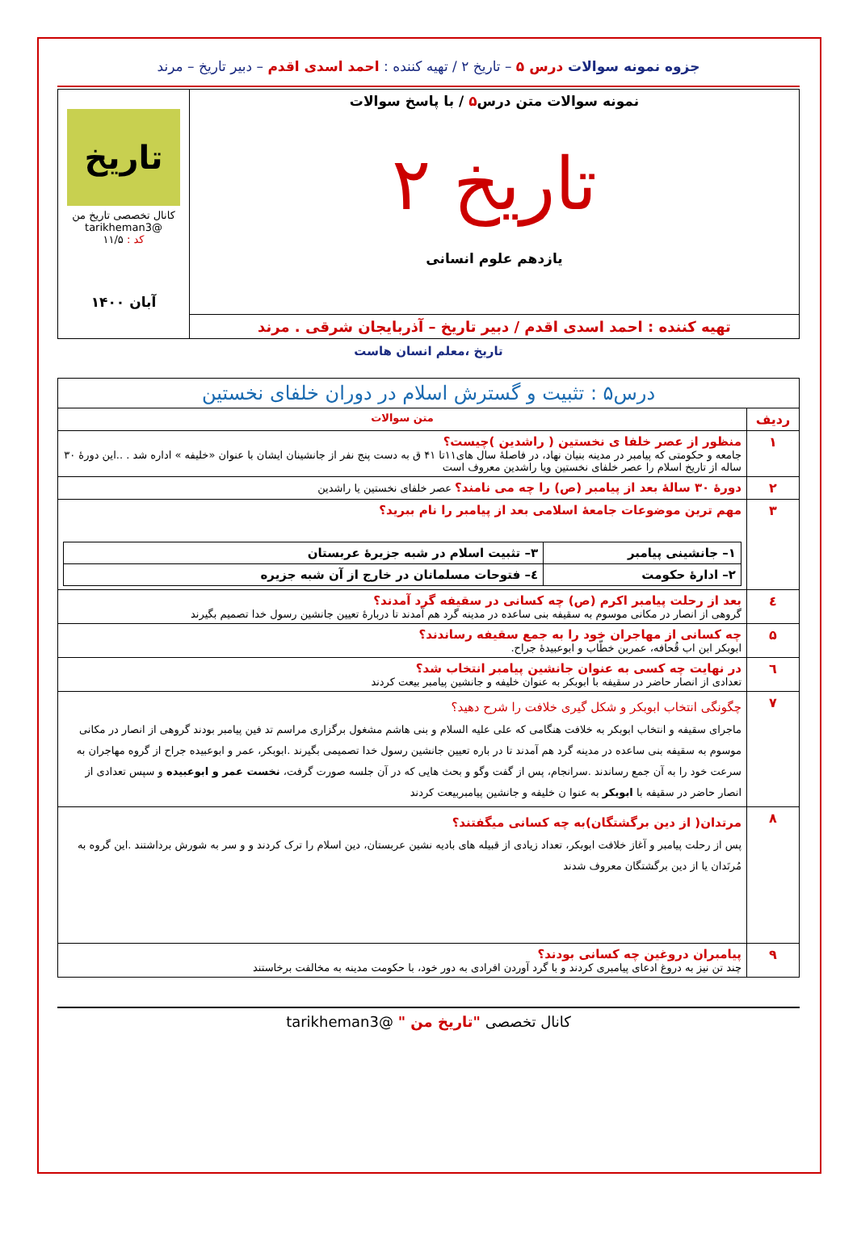جزوه نمونه سوالات درس ۵ – تاریخ ۲ / تهیه کننده : احمد اسدی اقدم – دبیر تاریخ – مرند
| نمونه سوالات متن درس ۵ / با پاسخ سوالات تاریخ ۲ یازدهم علوم انسانی | تاریخ کانال تخصصی تاریخ من @tarikheman3 کد : ۱۱/۵ آبان ۱۴۰۰ |
| تهیه کننده : احمد اسدی اقدم / دبیر تاریخ – آذربایجان شرقی . مرند | |
تاریخ ،معلم انسان هاست
| درس۵ : تثبیت و گسترش اسلام در دوران خلفای نخستین | |
| ردیف | متن سوالات |
| ۱ | منظور از عصر خلفا ی نخستین ( راشدین )چیست؟ جامعه و حکومتی که پیامبر در مدینه بنیان نهاد، در فاصلهٔ سال های۱۱تا ۴۱ ق به دست پنج نفر از جانشینان ایشان با عنوان «خلیفه » اداره شد . ..این دورهٔ ۳۰ ساله از تاریخ اسلام را عصر خلفای نخستین ویا راشدین معروف است |
| ۲ | دورهٔ ۳۰ سالهٔ بعد از پیامبر (ص) را چه می نامند؟ عصر خلفای نخستین یا راشدین |
| ۳ | مهم ترین موضوعات جامعهٔ اسلامی بعد از پیامبر را نام ببرید؟ / ۱– جانشینی پیامبر / ۳– تثبیت اسلام در شبه جزیرهٔ عربستان / / ۲– ادارهٔ حکومت / ٤– فتوحات مسلمانان در خارج از آن شبه جزیره / |
| ٤ | بعد از رحلت پیامبر اکرم (ص) چه کسانی در سقیفه گرد آمدند؟ گروهی از انصار در مکانی موسوم به سقیفه بنی ساعده در مدینه گرد هم آمدند تا دربارهٔ تعیین جانشین رسول خدا تصمیم بگیرند |
| ۵ | چه کسانی از مهاجران خود را به جمع سقیفه رساندند؟ ابوبکر ابن اب قُحافه، عمربن خطّاب و ابوعبیدهٔ جراح. |
| ٦ | در نهایت چه کسی به عنوان جانشین پیامبر انتخاب شد؟ تعدادی از انصار حاضر در سقیفه با ابوبکر به عنوان خلیفه و جانشین پیامبر بیعت کردند |
| ۷ | چگونگی انتخاب ابوبکر و شکل گیری خلافت را شرح دهید؟ ماجرای سقیفه و انتخاب ابوبکر به خلافت هنگامی که علی علیه السلام و بنی هاشم مشغول برگزاری مراسم تد فین پیامبر بودند گروهی از انصار در مکانی موسوم به سقیفه بنی ساعده در مدینه گرد هم آمدند تا در باره تعیین جانشین رسول خدا تصمیمی بگیرند .ابوبکر، عمر و ابوعبیده جراح از گروه مهاجران به سرعت خود را به آن جمع رساندند .سرانجام، پس از گفت وگو و بحث هایی که در آن جلسه صورت گرفت، نخست عمر و ابوعبیده و سپس تعدادی از انصار حاضر در سقیفه با ابوبکر به عنوا ن خلیفه و جانشین پیامبربیعت کردند |
| ۸ | مرتدان( از دین برگشتگان)به چه کسانی میگفتند؟ پس از رحلت پیامبر و آغاز خلافت ابوبکر، تعداد زیادی از قبیله های بادیه نشین عربستان، دین اسلام را ترک کردند و و سر به شورش برداشتند .این گروه به مُرتَدان یا از دین برگشتگان معروف شدند |
| ۹ | پیامبران دروغین چه کسانی بودند؟ چند تن نیز به دروغ ادعای پیامبری کردند و با گرد آوردن افرادی به دور خود، با حکومت مدینه به مخالفت برخاستند |
کانال تخصصی "تاریخ من " @tarikheman3